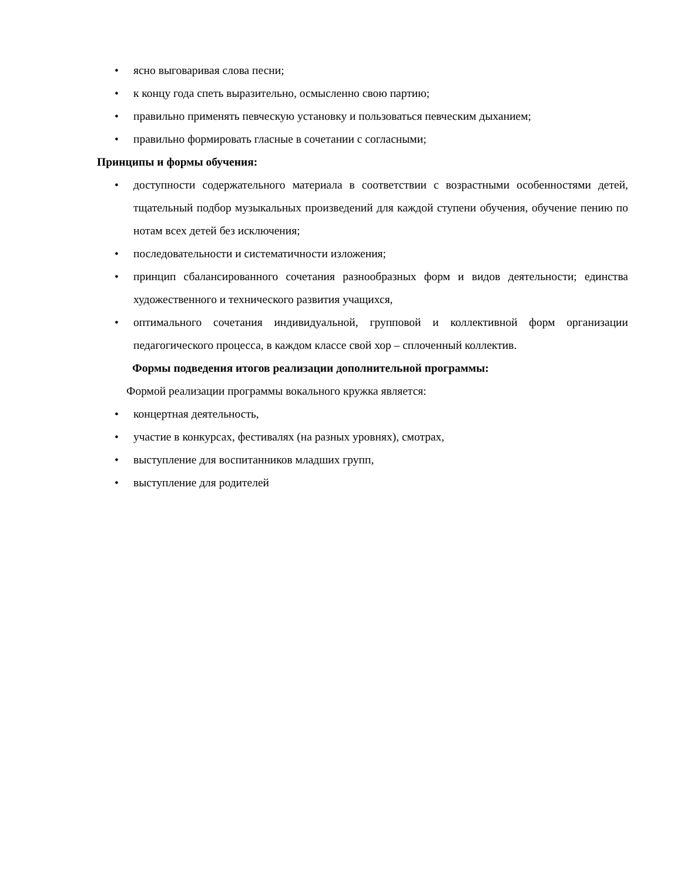• ясно выговаривая слова песни;
• к концу года спеть выразительно, осмысленно свою партию;
• правильно применять певческую установку и пользоваться певческим дыханием;
• правильно формировать гласные в сочетании с согласными;
Принципы и формы обучения:
• доступности содержательного материала в соответствии с возрастными особенностями детей, тщательный подбор музыкальных произведений для каждой ступени обучения, обучение пению по нотам всех детей без исключения;
• последовательности и систематичности изложения;
• принцип сбалансированного сочетания разнообразных форм и видов деятельности; единства художественного и технического развития учащихся,
• оптимального сочетания индивидуальной, групповой и коллективной форм организации педагогического процесса, в каждом классе свой хор – сплоченный коллектив.
Формы подведения итогов реализации дополнительной программы:
Формой реализации программы вокального кружка является:
• концертная деятельность,
• участие в конкурсах, фестивалях (на разных уровнях), смотрах,
• выступление для воспитанников младших групп,
• выступление для родителей